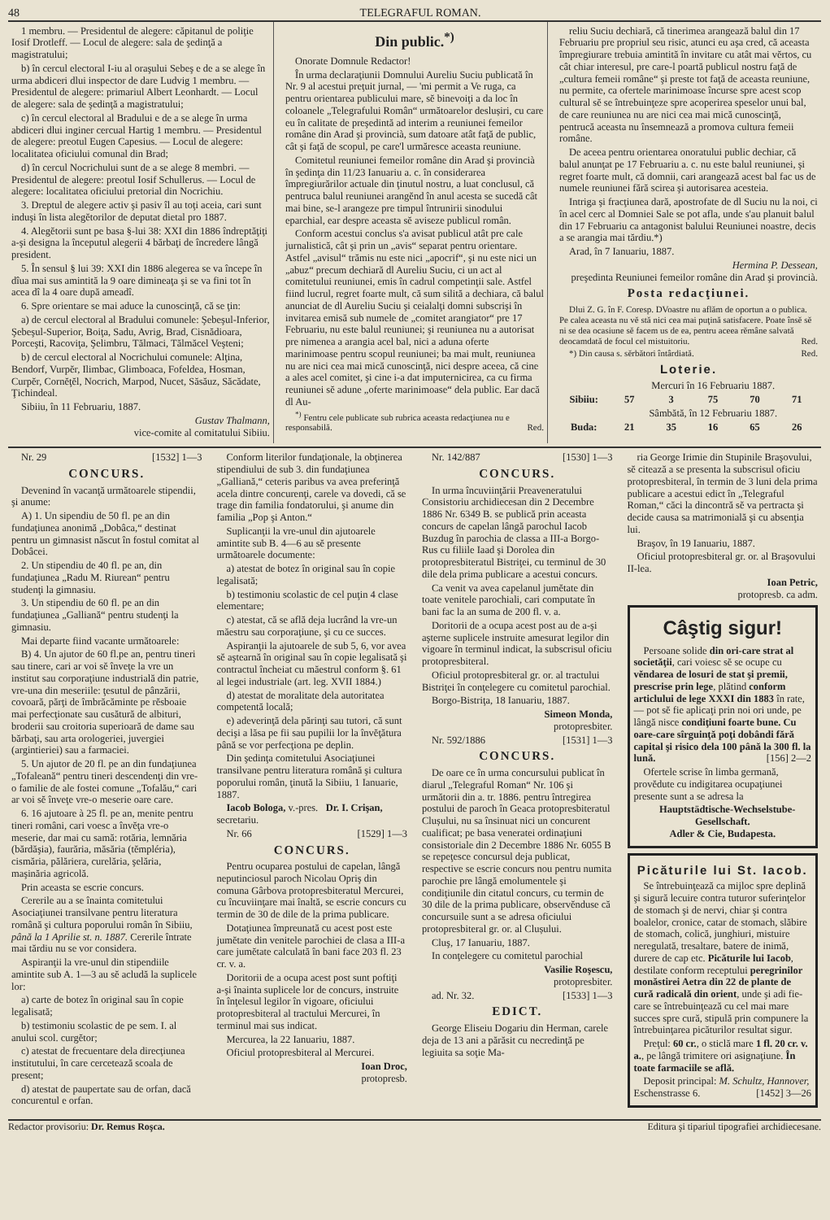48 TELEGRAFUL ROMAN.
1 membru. — Presidentul de alegere: căpitanul de poliţie Iosif Drotleff. — Locul de alegere: sala de şedinţă a magistratului;
b) în cercul electoral I-iu al oraşului Sebeş e de a se alege în urma abdiceri dlui inspector de dare Ludvig 1 membru. — Presidentul de alegere: primariul Albert Leonhardt. — Locul de alegere: sala de şedinţă a magistratului;
c) în cercul electoral al Bradului e de a se alege în urma abdiceri dlui inginer cercual Hartig 1 membru. — Presidentul de alegere: preotul Eugen Capesius. — Locul de alegere: localitatea oficiului comunal din Brad;
d) în cercul Nocrichului sunt de a se alege 8 membri. — Presidentul de alegere: preotul Iosif Schullerus. — Locul de alegere: localitatea oficiului pretorial din Nocrichiu.
3. Dreptul de alegere activ şi pasiv îl au toţi aceia, cari sunt induşi în lista alegĕtorilor de deputat dietal pro 1887.
4. Alegĕtorii sunt pe basa §-lui 38: XXI din 1886 îndreptăţiţi a-şi designa la începutul alegerii 4 bărbaţi de încredere lângă president.
5. În sensul § lui 39: XXI din 1886 alegerea se va începe în dîua mai sus amintită la 9 oare dimineaţa şi se va fini tot în acea dî la 4 oare după ameadî.
6. Spre orientare se mai aduce la cunoscinţă, că se ţin:
a) de cercul electoral al Bradului comunele: Şebeşul-Inferior, Şebeşul-Superior, Boiţa, Sadu, Avrig, Brad, Cisnădioara, Porceşti, Racoviţa, Şelimbru, Tălmaci, Tălmăcel Veşteni;
b) de cercul electoral al Nocrichului comunele: Alţina, Bendorf, Vurpĕr, Ilimbac, Glimboaca, Fofeldea, Hosman, Curpĕr, Cornĕţĕl, Nocrich, Marpod, Nucet, Săsăuz, Săcădate, Ţichindeal.
Sibiiu, în 11 Februariu, 1887.
Gustav Thalmann,
vice-comite al comitatului Sibiiu.
Din public.<sup>*)</sup>
Onorate Domnule Redactor!
În urma declaraţiunii Domnului Aureliu Suciu publicată în Nr. 9 al acestui preţuit jurnal, — 'mi permit a Ve ruga, ca pentru orientarea publicului mare, sĕ binevoiţi a da loc în coloanele „Telegrafului Român“ următoarelor deslușiri, cu care eu în calitate de preşedintă ad interim a reuniunei femeilor române din Arad şi provincià, sum datoare atât faţă de public, cât şi faţă de scopul, pe care'l urmăresce aceasta reuniune.
Comitetul reuniunei femeilor române din Arad şi provincià în şedinţa din 11/23 Ianuariu a. c. în considerarea împregiurărilor actuale din ţinutul nostru, a luat conclusul, că pentruca balul reuniunei arangĕnd în anul acesta se sucedă cât mai bine, se-l arangeze pre timpul întrunirii sinodului eparchial, ear despre aceasta sĕ aviseze publicul român.
Conform acestui conclus s'a avisat publicul atât pre cale jurnalistică, cât şi prin un „avis“ separat pentru orientare. Astfel „avisul“ trămis nu este nici „apocrif“, şi nu este nici un „abuz“ precum dechiară dl Aureliu Suciu, ci un act al comitetului reuniunei, emis în cadrul competinţii sale. Astfel fiind lucrul, regret foarte mult, că sum silită a dechiara, că balul anunciat de dl Aureliu Suciu şi ceialalţi domni subscrişi în invitarea emisă sub numele de „comitet arangiator“ pre 17 Februariu, nu este balul reuniunei; şi reuniunea nu a autorisat pre nimenea a arangia acel bal, nici a aduna oferte marinimoase pentru scopul reuniunei; ba mai mult, reuniunea nu are nici cea mai mică cunoscinţă, nici despre aceea, că cine a ales acel comitet, şi cine i-a dat imputernicirea, ca cu firma reuniunei sĕ adune „oferte marinimoase“ dela public. Ear dacă dl Au-
<sup>*)</sup> Fentru cele publicate sub rubrica aceasta redacţiunea nu e responsabilă. Red.
reliu Suciu dechiară, că tinerimea arangează balul din 17 Februariu pre propriul seu risic, atunci eu aşa cred, că aceasta împregiurare trebuia amintită în invitare cu atât mai vĕrtos, cu cât chiar interesul, pre care-l poartă publicul nostru faţă de „cultura femeii române“ şi preste tot faţă de aceasta reuniune, nu permite, ca ofertele marinimoase încurse spre acest scop cultural sĕ se întrebuinţeze spre acoperirea speselor unui bal, de care reuniunea nu are nici cea mai mică cunoscinţă, pentrucă aceasta nu însemnează a promova cultura femeii române.
De aceea pentru orientarea onoratului public dechiar, că balul anunţat pe 17 Februariu a. c. nu este balul reuniunei, şi regret foarte mult, că domnii, cari arangează acest bal fac us de numele reuniunei fără scirea şi autorisarea acesteia.
Intriga şi fracţiunea dară, apostrofate de dl Suciu nu la noi, ci în acel cerc al Domniei Sale se pot afla, unde s'au planuit balul din 17 Februariu ca antagonist balului Reuniunei noastre, decis a se arangia mai tărdiu.*)
Arad, în 7 Ianuariu, 1887.
Hermina P. Dessean,
preşedinta Reuniunei femeilor române din Arad şi provincià.
Posta redacţiunei.
Dlui Z. G. în F. Coresp. DVoastre nu aflăm de oportun a o publica. Pe calea aceasta nu vĕ stă nici cea mai puţină satisfacere. Poate însĕ sĕ ni se dea ocasiune sĕ facem us de ea, pentru aceea rĕmâne salvată deocamdată de focul cel mistuitoriu. Red.
*) Din causa s. sĕrbători întârdiată. Red.
Loterie.
| | Mercuri în 16 Februariu 1887. | | | | |
| Sibiiu: | 57 | 3 | 75 | 70 | 71 |
| | Sâmbătă, în 12 Februariu 1887. | | | | |
| Buda: | 21 | 35 | 16 | 65 | 26 |
Nr. 29 [1532] 1—3
CONCURS.
Devenind în vacanţă următoarele stipendii, şi anume:
A) 1. Un sipendiu de 50 fl. pe an din fundaţiunea anonimă „Dobâca,“ destinat pentru un gimnasist născut în fostul comitat al Dobâcei.
2. Un stipendiu de 40 fl. pe an, din fundaţiunea „Radu M. Riurean“ pentru studenţi la gimnasiu.
3. Un stipendiu de 60 fl. pe an din fundaţiunea „Galliană“ pentru studenţi la gimnasiu.
Mai departe fiind vacante următoarele:
B) 4. Un ajutor de 60 fl.pe an, pentru tineri sau tinere, cari ar voi sĕ înveţe la vre un institut sau corporaţiune industrială din patrie, vre-una din meseriile: ţesutul de pânzării, covoară, părţi de îmbrăcăminte pe rĕsboaie mai perfecţionate sau cusătură de albituri, broderii sau croitoria superioară de dame sau bărbaţi, sau arta orologeriei, juvergiei (argintieriei) sau a farmaciei.
5. Un ajutor de 20 fl. pe an din fundaţiunea „Tofaleană“ pentru tineri descendenţi din vre-o familie de ale fostei comune „Tofalău,“ cari ar voi sĕ înveţe vre-o meserie oare care.
6. 16 ajutoare à 25 fl. pe an, menite pentru tineri români, cari voesc a învĕţa vre-o meserie, dar mai cu samă: rotăria, lemnăria (bărdăşia), faurăria, măsăria (tĕmpléria), cismăria, pălăriera, curelăria, şelăria, maşinăria agricolă.
Prin aceasta se escrie concurs.
Cererile au a se înainta comitetului Asociaţiunei transilvane pentru literatura română şi cultura poporului român în Sibiiu, până la 1 Aprilie st. n. 1887. Cererile întrate mai tărdiu nu se vor considera.
Aspiranţii la vre-unul din stipendiile amintite sub A. 1—3 au sĕ acludă la suplicele lor:
a) carte de botez în original sau în copie legalisată;
b) testimoniu scolastic de pe sem. I. al anului scol. curgĕtor;
c) atestat de frecuentare dela direcţiunea institutului, în care cercetează scoala de present;
d) atestat de paupertate sau de orfan, dacă concurentul e orfan.
Conform literilor fundaţionale, la obţinerea stipendiului de sub 3. din fundaţiunea „Galliană,“ ceteris paribus va avea preferinţă acela dintre concurenţi, carele va dovedi, că se trage din familia fondatorului, şi anume din familia „Pop şi Anton.“
Suplicanţii la vre-unul din ajutoarele amintite sub B. 4—6 au sĕ presente următoarele documente:
a) atestat de botez în original sau în copie legalisată;
b) testimoniu scolastic de cel puţin 4 clase elementare;
c) atestat, că se află deja lucrând la vre-un măestru sau corporaţiune, şi cu ce succes.
Aspiranţii la ajutoarele de sub 5, 6, vor avea sĕ aştearnă în original sau în copie legalisată şi contractul încheiat cu măestrul conform §. 61 al legei industriale (art. leg. XVII 1884.)
d) atestat de moralitate dela autoritatea competentă locală;
e) adeverinţă dela părinţi sau tutori, că sunt decişi a lăsa pe fii sau pupilii lor la învĕţătura până se vor perfecţiona pe deplin.
Din şedinţa comitetului Asociaţiunei transilvane pentru literatura română şi cultura poporului român, ţinută la Sibiiu, 1 Ianuarie, 1887.
Iacob Bologa, v.-pres. Dr. I. Crişan, secretariu.
Nr. 66 [1529] 1—3
CONCURS.
Pentru ocuparea postului de capelan, lângă neputinciosul paroch Nicolau Opriş din comuna Gârbova protopresbiteratul Mercurei, cu încuviinţare mai înaltă, se escrie concurs cu termin de 30 de dile de la prima publicare.
Dotaţiunea împreunată cu acest post este jumĕtate din venitele parochiei de clasa a III-a care jumĕtate calculată în bani face 203 fl. 23 cr. v. a.
Doritorii de a ocupa acest post sunt poftiţi a-şi înainta suplicele lor de concurs, instruite în înţelesul legilor în vigoare, oficiului protopresbiteral al tractului Mercurei, în terminul mai sus indicat.
Mercurea, la 22 Ianuariu, 1887.
Oficiul protopresbiteral al Mercurei.
Ioan Droc,
protopresb.
Nr. 142/887 [1530] 1—3
CONCURS.
In urma încuviinţării Preaveneratului Consistoriu archidiecesan din 2 Decembre 1886 Nr. 6349 B. se publică prin aceasta concurs de capelan lângă parochul Iacob Buzdug în parochia de classa a III-a Borgo-Rus cu filiile Iaad şi Dorolea din protopresbiteratul Bistriţei, cu terminul de 30 dile dela prima publicare a acestui concurs.
Ca venit va avea capelanul jumĕtate din toate venitele parochiali, cari computate în bani fac la an suma de 200 fl. v. a.
Doritorii de a ocupa acest post au de a-şi aşterne suplicele instruite amesurat legilor din vigoare în terminul indicat, la subscrisul oficiu protopresbiteral.
Oficiul protopresbiteral gr. or. al tractului Bistriţei în conţelegere cu comitetul parochial.
Borgo-Bistriţa, 18 Ianuariu, 1887.
Simeon Monda,
protopresbiter.
Nr. 592/1886 [1531] 1—3
CONCURS.
De oare ce în urma concursului publicat în diarul „Telegraful Roman“ Nr. 106 şi următorii din a. tr. 1886. pentru întregirea postului de paroch în Geaca protopresbiteratul Clușului, nu sa însinuat nici un concurent cualificat; pe basa veneratei ordinaţiuni consistoriale din 2 Decembre 1886 Nr. 6055 B se repeţesce concursul deja publicat, respective se escrie concurs nou pentru numita parochie pre lângă emolumentele şi condiţiunile din citatul concurs, cu termin de 30 dile de la prima publicare, observĕnduse că concursuile sunt a se adresa oficiului protopresbiteral gr. or. al Clușului.
Cluş, 17 Ianuariu, 1887.
In conţelegere cu comitetul parochial
Vasilie Roşescu,
protopresbiter.
ad. Nr. 32. [1533] 1—3
EDICT.
George Eliseiu Dogariu din Herman, carele deja de 13 ani a părăsit cu necredinţă pe legiuita sa soţie Ma-
ria George Irimie din Stupinile Braşovului, sĕ citează a se presenta la subscrisul oficiu protopresbiteral, în termin de 3 luni dela prima publicare a acestui edict în „Telegraful Roman,“ căci la dincontră sĕ va pertracta şi decide causa sa matrimonială şi cu absenţia lui.
Braşov, în 19 Ianuariu, 1887.
Oficiul protopresbiteral gr. or. al Braşovului II-lea.
Ioan Petric,
protopresb. ca adm.
Câştig sigur!
Persoane solide din ori-care strat al societăţii, cari voiesc sĕ se ocupe cu vĕndarea de losuri de stat şi premii, prescrise prin lege, plătind conform articlului de lege XXXI din 1883 în rate, — pot sĕ fie aplicaţi prin noi ori unde, pe lângă nisce condiţiuni foarte bune. Cu oare-care sîrguinţă poţi dobândi fără capital şi risico dela 100 până la 300 fl. la lună. [156] 2—2
Ofertele scrise în limba germană, provĕdute cu indigitarea ocupaţiunei presente sunt a se adresa la
Hauptstädtische-Wechselstube-Gesellschaft.
Adler & Cie, Budapesta.
Picăturile lui St. Iacob.
Se întrebuinţează ca mijloc spre deplină şi sigură lecuire contra tuturor suferinţelor de stomach şi de nervi, chiar şi contra boalelor, cronice, catar de stomach, slăbire de stomach, colică, junghiuri, mistuire neregulată, tresaltare, batere de inimă, durere de cap etc. Picăturile lui Iacob, destilate conform receptului peregrinilor monăstirei Aetra din 22 de plante de cură radicală din orient, unde şi adi fie-care se întrebuinţează cu cel mai mare succes spre cură, stipulă prin compunere la întrebuinţarea picăturilor resultat sigur.
Preţul: 60 cr., o sticlă mare 1 fl. 20 cr. v. a., pe lângă trimitere ori asignaţiune. În toate farmaciile se află.
Deposit principal: M. Schultz, Hannover, Eschenstrasse 6. [1452] 3—26
Redactor provisoriu: Dr. Remus Roşca. Editura şi tipariul tipografiei archidiecesane.